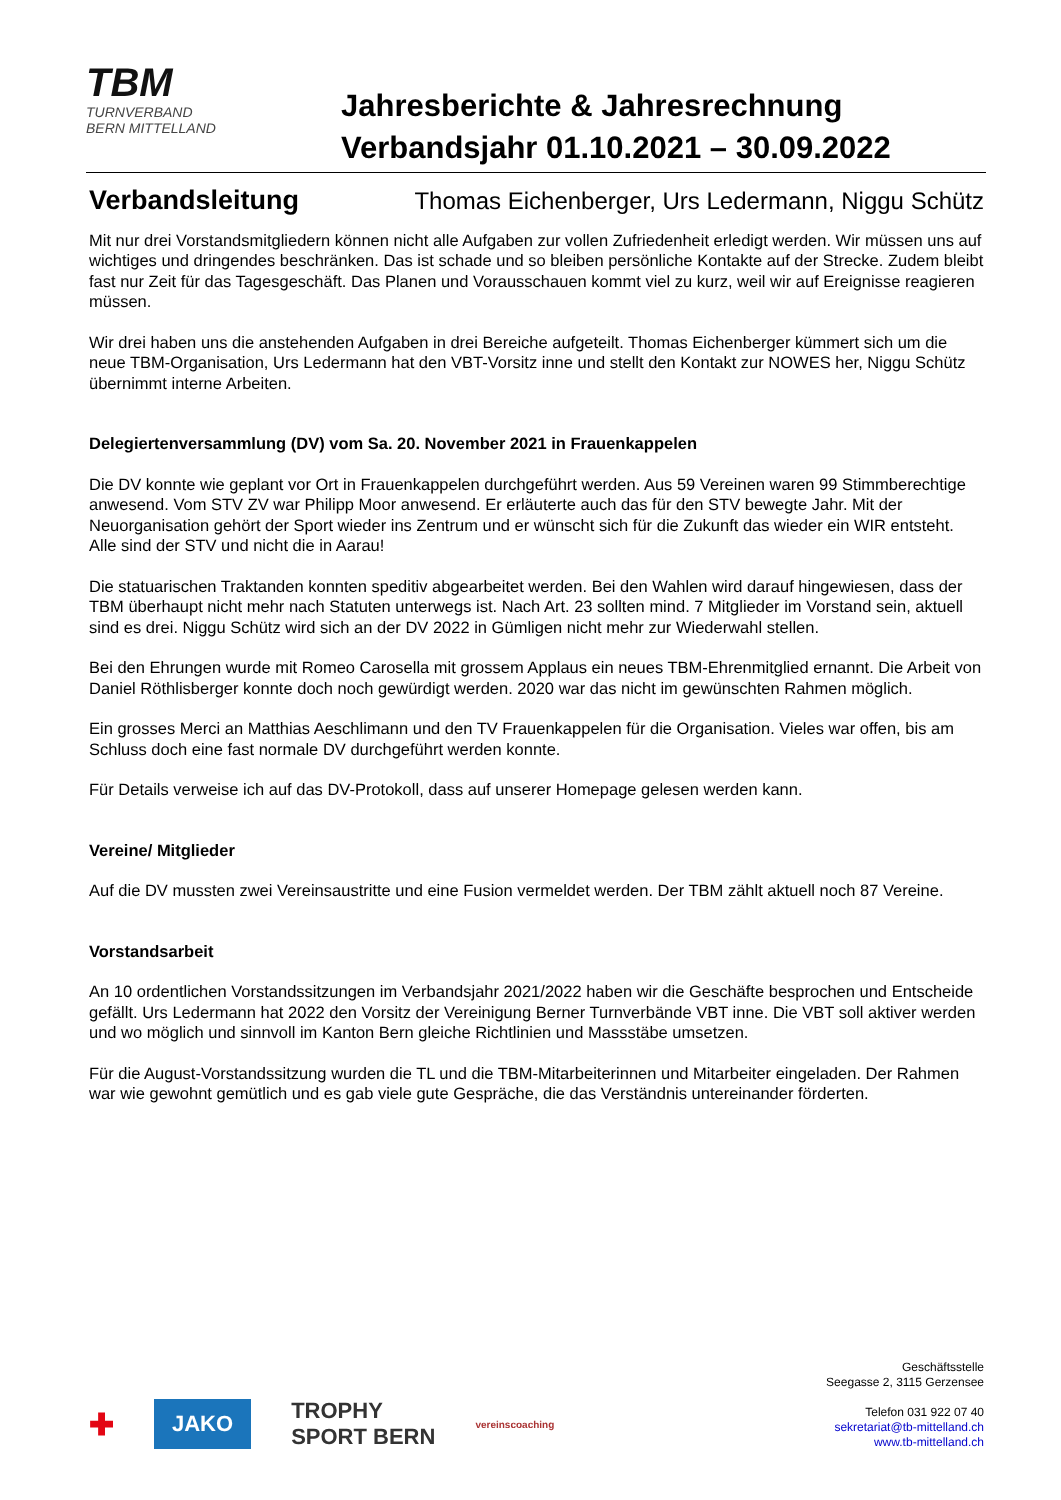TBM
TURNVERBAND
BERN MITTELLAND
Jahresberichte & Jahresrechnung
Verbandsjahr 01.10.2021 – 30.09.2022
Verbandsleitung Thomas Eichenberger, Urs Ledermann, Niggu Schütz
Mit nur drei Vorstandsmitgliedern können nicht alle Aufgaben zur vollen Zufriedenheit erledigt werden. Wir müssen uns auf wichtiges und dringendes beschränken. Das ist schade und so bleiben persönliche Kontakte auf der Strecke. Zudem bleibt fast nur Zeit für das Tagesgeschäft. Das Planen und Vorausschauen kommt viel zu kurz, weil wir auf Ereignisse reagieren müssen.
Wir drei haben uns die anstehenden Aufgaben in drei Bereiche aufgeteilt. Thomas Eichenberger kümmert sich um die neue TBM-Organisation, Urs Ledermann hat den VBT-Vorsitz inne und stellt den Kontakt zur NOWES her, Niggu Schütz übernimmt interne Arbeiten.
Delegiertenversammlung (DV) vom Sa. 20. November 2021 in Frauenkappelen
Die DV konnte wie geplant vor Ort in Frauenkappelen durchgeführt werden. Aus 59 Vereinen waren 99 Stimmberechtige anwesend. Vom STV ZV war Philipp Moor anwesend. Er erläuterte auch das für den STV bewegte Jahr. Mit der Neuorganisation gehört der Sport wieder ins Zentrum und er wünscht sich für die Zukunft das wieder ein WIR entsteht. Alle sind der STV und nicht die in Aarau!
Die statuarischen Traktanden konnten speditiv abgearbeitet werden. Bei den Wahlen wird darauf hingewiesen, dass der TBM überhaupt nicht mehr nach Statuten unterwegs ist. Nach Art. 23 sollten mind. 7 Mitglieder im Vorstand sein, aktuell sind es drei. Niggu Schütz wird sich an der DV 2022 in Gümligen nicht mehr zur Wiederwahl stellen.
Bei den Ehrungen wurde mit Romeo Carosella mit grossem Applaus ein neues TBM-Ehrenmitglied ernannt. Die Arbeit von Daniel Röthlisberger konnte doch noch gewürdigt werden. 2020 war das nicht im gewünschten Rahmen möglich.
Ein grosses Merci an Matthias Aeschlimann und den TV Frauenkappelen für die Organisation. Vieles war offen, bis am Schluss doch eine fast normale DV durchgeführt werden konnte.
Für Details verweise ich auf das DV-Protokoll, dass auf unserer Homepage gelesen werden kann.
Vereine/ Mitglieder
Auf die DV mussten zwei Vereinsaustritte und eine Fusion vermeldet werden. Der TBM zählt aktuell noch 87 Vereine.
Vorstandsarbeit
An 10 ordentlichen Vorstandssitzungen im Verbandsjahr 2021/2022 haben wir die Geschäfte besprochen und Entscheide gefällt. Urs Ledermann hat 2022 den Vorsitz der Vereinigung Berner Turnverbände VBT inne. Die VBT soll aktiver werden und wo möglich und sinnvoll im Kanton Bern gleiche Richtlinien und Massstäbe umsetzen.
Für die August-Vorstandssitzung wurden die TL und die TBM-Mitarbeiterinnen und Mitarbeiter eingeladen. Der Rahmen war wie gewohnt gemütlich und es gab viele gute Gespräche, die das Verständnis untereinander förderten.
✚ JAKO TROPHY
SPORT BERN vereinscoaching
Geschäftsstelle
Seegasse 2, 3115 Gerzensee
Telefon 031 922 07 40
sekretariat@tb-mittelland.ch
www.tb-mittelland.ch